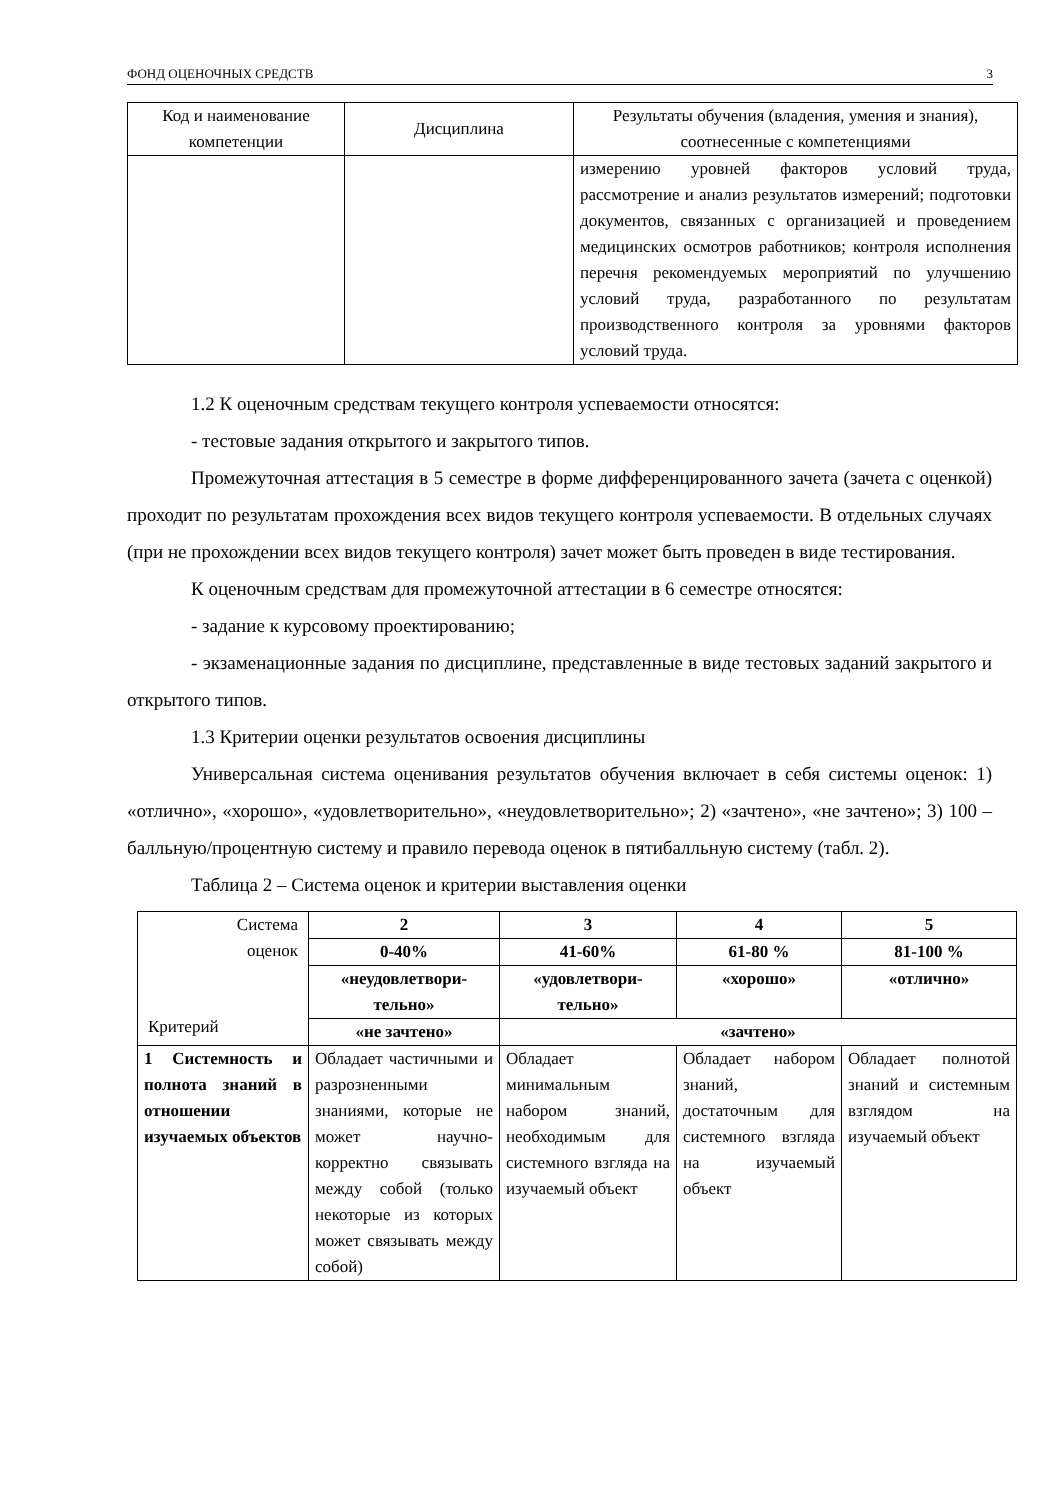ФОНД ОЦЕНОЧНЫХ СРЕДСТВ 3
| Код и наименование компетенции | Дисциплина | Результаты обучения (владения, умения и знания), соотнесенные с компетенциями |
| --- | --- | --- |
| | | измерению уровней факторов условий труда, рассмотрение и анализ результатов измерений; подготовки документов, связанных с организацией и проведением медицинских осмотров работников; контроля исполнения перечня рекомендуемых мероприятий по улучшению условий труда, разработанного по результатам производственного контроля за уровнями факторов условий труда. |
1.2 К оценочным средствам текущего контроля успеваемости относятся:
- тестовые задания открытого и закрытого типов.
Промежуточная аттестация в 5 семестре в форме дифференцированного зачета (зачета с оценкой) проходит по результатам прохождения всех видов текущего контроля успеваемости. В отдельных случаях (при не прохождении всех видов текущего контроля) зачет может быть проведен в виде тестирования.
К оценочным средствам для промежуточной аттестации в 6 семестре относятся:
- задание к курсовому проектированию;
- экзаменационные задания по дисциплине, представленные в виде тестовых заданий закрытого и открытого типов.
1.3 Критерии оценки результатов освоения дисциплины
Универсальная система оценивания результатов обучения включает в себя системы оценок: 1) «отлично», «хорошо», «удовлетворительно», «неудовлетворительно»; 2) «зачтено», «не зачтено»; 3) 100 – балльную/процентную систему и правило перевода оценок в пятибалльную систему (табл. 2).
Таблица 2 – Система оценок и критерии выставления оценки
| Система оценок Критерий | 2 | 3 | 4 | 5 |
| | 0-40% | 41-60% | 61-80 % | 81-100 % |
| | «неудовлетвори-тельно» | «удовлетвори-тельно» | «хорошо» | «отлично» |
| | «не зачтено» | «зачтено» | | |
| 1 Системность и полнота знаний в отношении изучаемых объектов | Обладает частичными и разрозненными знаниями, которые не может научно- корректно связывать между собой (только некоторые из которых может связывать между собой) | Обладает минимальным набором знаний, необходимым для системного взгляда на изучаемый объект | Обладает набором знаний, достаточным для системного взгляда на изучаемый объект | Обладает полнотой знаний и системным взглядом на изучаемый объект |